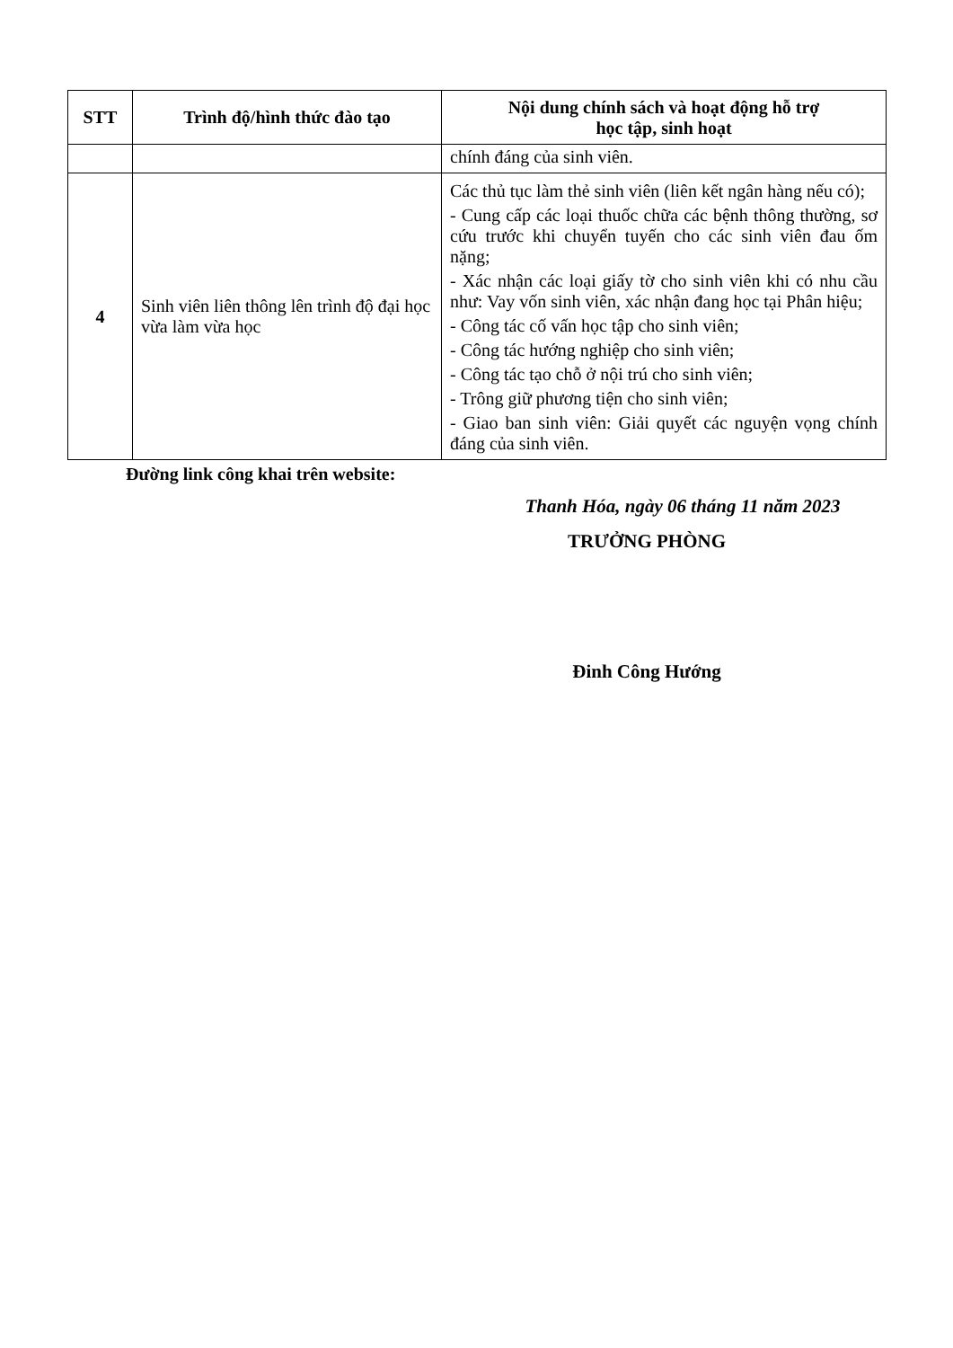| STT | Trình độ/hình thức đào tạo | Nội dung chính sách và hoạt động hỗ trợ học tập, sinh hoạt |
| --- | --- | --- |
| | | chính đáng của sinh viên. |
| 4 | Sinh viên liên thông lên trình độ đại học vừa làm vừa học | Các thủ tục làm thẻ sinh viên (liên kết ngân hàng nếu có); - Cung cấp các loại thuốc chữa các bệnh thông thường, sơ cứu trước khi chuyển tuyến cho các sinh viên đau ốm nặng; - Xác nhận các loại giấy tờ cho sinh viên khi có nhu cầu như: Vay vốn sinh viên, xác nhận đang học tại Phân hiệu; - Công tác cố vấn học tập cho sinh viên; - Công tác hướng nghiệp cho sinh viên; - Công tác tạo chỗ ở nội trú cho sinh viên; - Trông giữ phương tiện cho sinh viên; - Giao ban sinh viên: Giải quyết các nguyện vọng chính đáng của sinh viên. |
Đường link công khai trên website:
Thanh Hóa, ngày 06 tháng 11 năm 2023
TRƯỞNG PHÒNG
Đinh Công Hướng